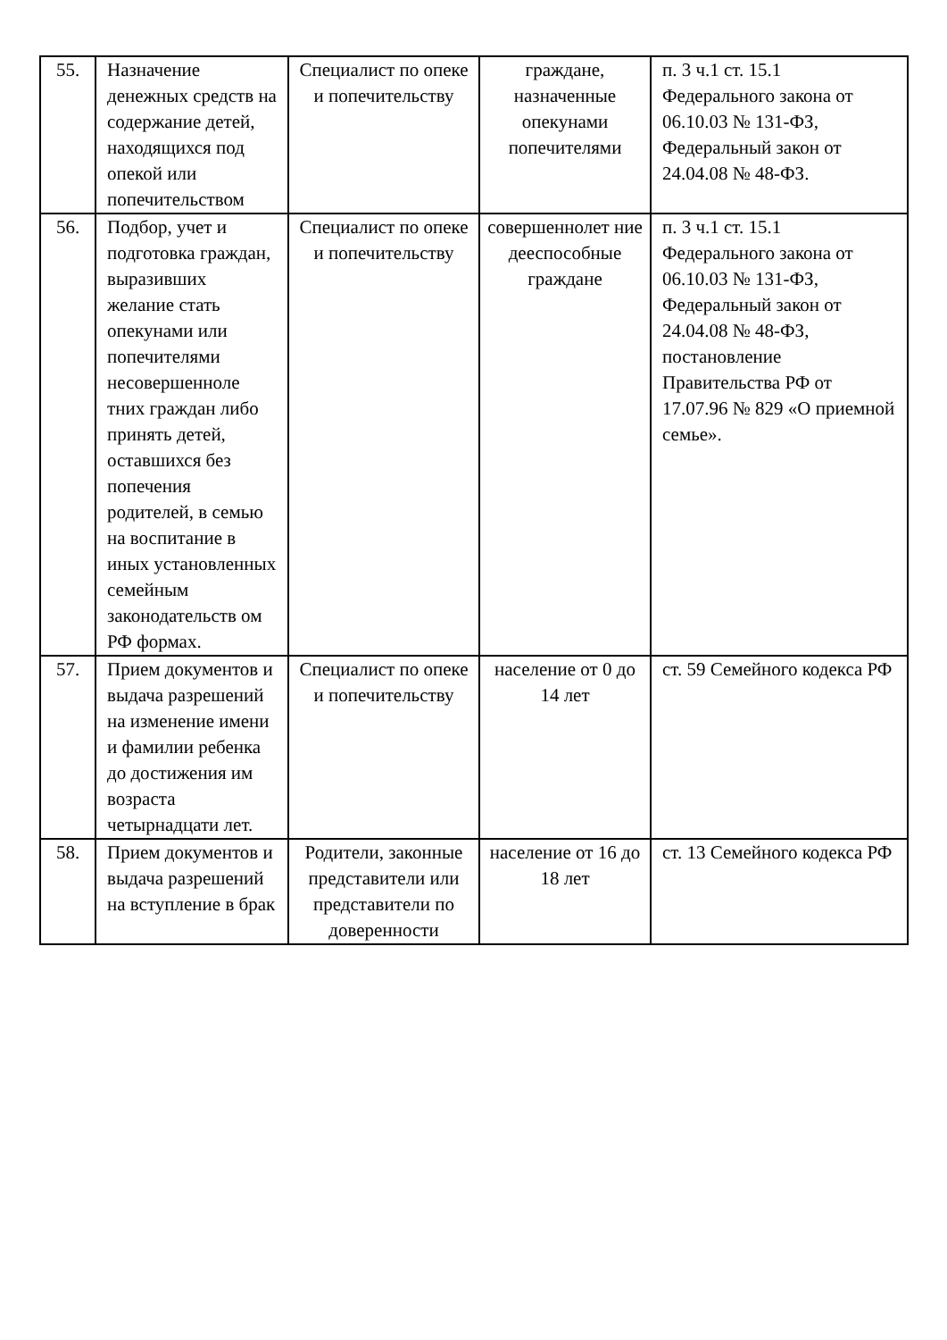| 55. | Назначение денежных средств на содержание детей, находящихся под опекой или попечительством | Специалист по опеке и попечительству | граждане, назначенные опекунами попечителями | п. 3 ч.1 ст. 15.1 Федерального закона от 06.10.03 № 131-ФЗ, Федеральный закон от 24.04.08 № 48-ФЗ. |
| 56. | Подбор, учет и подготовка граждан, выразивших желание стать опекунами или попечителями несовершенноле тних граждан либо принять детей, оставшихся без попечения родителей, в семью на воспитание в иных установленных семейным законодательств ом РФ формах. | Специалист по опеке и попечительству | совершеннолет ние дееспособные граждане | п. 3 ч.1 ст. 15.1 Федерального закона от 06.10.03 № 131-ФЗ, Федеральный закон от 24.04.08 № 48-ФЗ, постановление Правительства РФ от 17.07.96 № 829 «О приемной семье». |
| 57. | Прием документов и выдача разрешений на изменение имени и фамилии ребенка до достижения им возраста четырнадцати лет. | Специалист по опеке и попечительству | население от 0 до 14 лет | ст. 59 Семейного кодекса РФ |
| 58. | Прием документов и выдача разрешений на вступление в брак | Родители, законные представители или представители по доверенности | население от 16 до 18 лет | ст. 13 Семейного кодекса РФ |